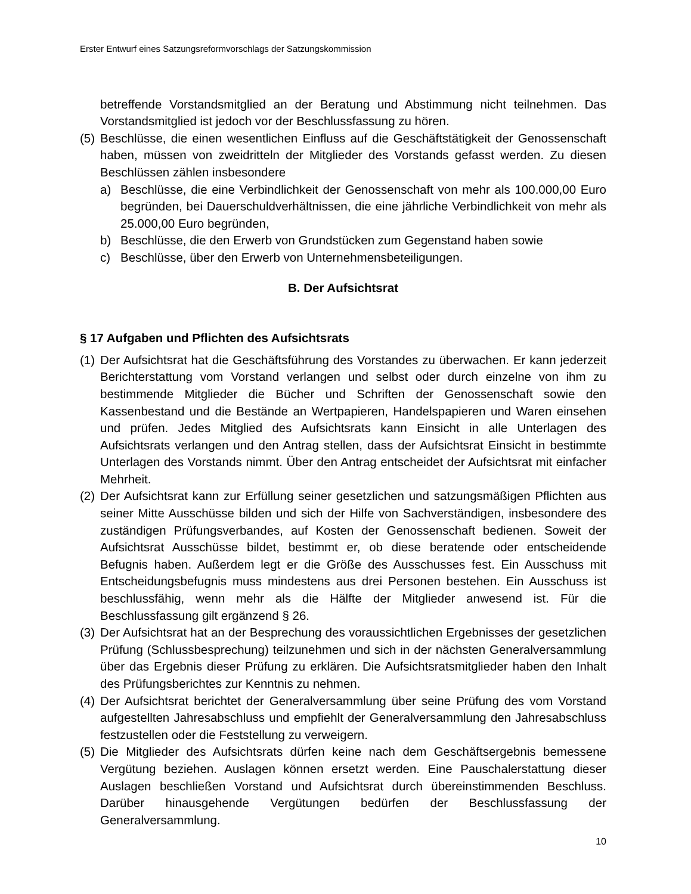Erster Entwurf eines Satzungsreformvorschlags der Satzungskommission
betreffende Vorstandsmitglied an der Beratung und Abstimmung nicht teilnehmen. Das Vorstandsmitglied ist jedoch vor der Beschlussfassung zu hören.
(5) Beschlüsse, die einen wesentlichen Einfluss auf die Geschäftstätigkeit der Genossenschaft haben, müssen von zweidritteln der Mitglieder des Vorstands gefasst werden. Zu diesen Beschlüssen zählen insbesondere
a) Beschlüsse, die eine Verbindlichkeit der Genossenschaft von mehr als 100.000,00 Euro begründen, bei Dauerschuldverhältnissen, die eine jährliche Verbindlichkeit von mehr als 25.000,00 Euro begründen,
b) Beschlüsse, die den Erwerb von Grundstücken zum Gegenstand haben sowie
c) Beschlüsse, über den Erwerb von Unternehmensbeteiligungen.
B. Der Aufsichtsrat
§ 17 Aufgaben und Pflichten des Aufsichtsrats
(1) Der Aufsichtsrat hat die Geschäftsführung des Vorstandes zu überwachen. Er kann jederzeit Berichterstattung vom Vorstand verlangen und selbst oder durch einzelne von ihm zu bestimmende Mitglieder die Bücher und Schriften der Genossenschaft sowie den Kassenbestand und die Bestände an Wertpapieren, Handelspapieren und Waren einsehen und prüfen. Jedes Mitglied des Aufsichtsrats kann Einsicht in alle Unterlagen des Aufsichtsrats verlangen und den Antrag stellen, dass der Aufsichtsrat Einsicht in bestimmte Unterlagen des Vorstands nimmt. Über den Antrag entscheidet der Aufsichtsrat mit einfacher Mehrheit.
(2) Der Aufsichtsrat kann zur Erfüllung seiner gesetzlichen und satzungsmäßigen Pflichten aus seiner Mitte Ausschüsse bilden und sich der Hilfe von Sachverständigen, insbesondere des zuständigen Prüfungsverbandes, auf Kosten der Genossenschaft bedienen. Soweit der Aufsichtsrat Ausschüsse bildet, bestimmt er, ob diese beratende oder entscheidende Befugnis haben. Außerdem legt er die Größe des Ausschusses fest. Ein Ausschuss mit Entscheidungsbefugnis muss mindestens aus drei Personen bestehen. Ein Ausschuss ist beschlussfähig, wenn mehr als die Hälfte der Mitglieder anwesend ist. Für die Beschlussfassung gilt ergänzend § 26.
(3) Der Aufsichtsrat hat an der Besprechung des voraussichtlichen Ergebnisses der gesetzlichen Prüfung (Schlussbesprechung) teilzunehmen und sich in der nächsten Generalversammlung über das Ergebnis dieser Prüfung zu erklären. Die Aufsichtsratsmitglieder haben den Inhalt des Prüfungsberichtes zur Kenntnis zu nehmen.
(4) Der Aufsichtsrat berichtet der Generalversammlung über seine Prüfung des vom Vorstand aufgestellten Jahresabschluss und empfiehlt der Generalversammlung den Jahresabschluss festzustellen oder die Feststellung zu verweigern.
(5) Die Mitglieder des Aufsichtsrats dürfen keine nach dem Geschäftsergebnis bemessene Vergütung beziehen. Auslagen können ersetzt werden. Eine Pauschalerstattung dieser Auslagen beschließen Vorstand und Aufsichtsrat durch übereinstimmenden Beschluss. Darüber hinausgehende Vergütungen bedürfen der Beschlussfassung der Generalversammlung.
10